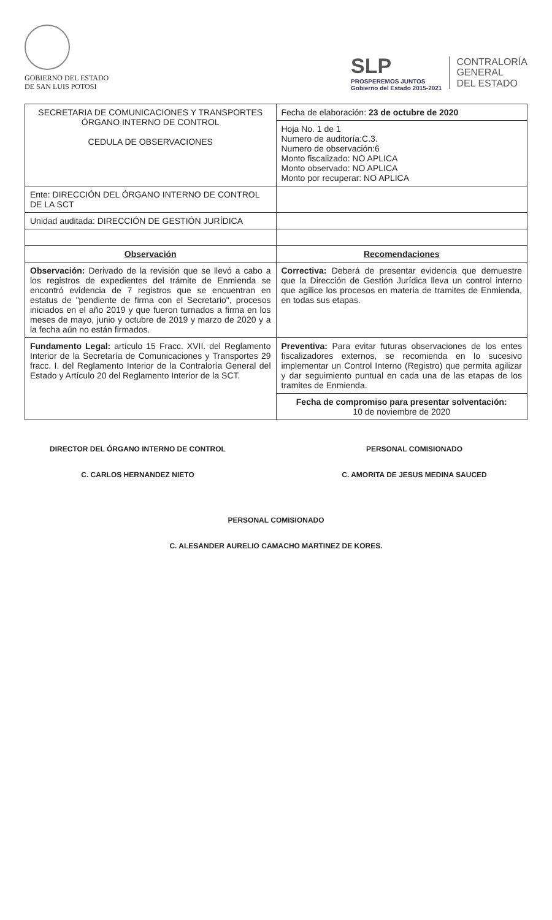GOBIERNO DEL ESTADO
DE SAN LUIS POTOSI
SLP
PROSPEREMOS JUNTOS
Gobierno del Estado 2015-2021
CONTRALORÍA
GENERAL
DEL ESTADO
| SECRETARIA DE COMUNICACIONES Y TRANSPORTES ÓRGANO INTERNO DE CONTROL CEDULA DE OBSERVACIONES | Fecha de elaboración: 23 de octubre de 2020 |
| | Hoja No. 1 de 1 Numero de auditoría:C.3. Numero de observación:6 Monto fiscalizado: NO APLICA Monto observado: NO APLICA Monto por recuperar: NO APLICA |
| Ente: DIRECCIÓN DEL ÓRGANO INTERNO DE CONTROL DE LA SCT | |
| Unidad auditada: DIRECCIÓN DE GESTIÓN JURÍDICA | |
| Observación | Recomendaciones |
| Observación: Derivado de la revisión que se llevó a cabo a los registros de expedientes del trámite de Enmienda se encontró evidencia de 7 registros que se encuentran en estatus de "pendiente de firma con el Secretario", procesos iniciados en el año 2019 y que fueron turnados a firma en los meses de mayo, junio y octubre de 2019 y marzo de 2020 y a la fecha aún no están firmados. | Correctiva: Deberá de presentar evidencia que demuestre que la Dirección de Gestión Jurídica lleva un control interno que agilice los procesos en materia de tramites de Enmienda, en todas sus etapas. |
| Fundamento Legal: artículo 15 Fracc. XVII. del Reglamento Interior de la Secretaría de Comunicaciones y Transportes 29 fracc. I. del Reglamento Interior de la Contraloría General del Estado y Artículo 20 del Reglamento Interior de la SCT. | Preventiva: Para evitar futuras observaciones de los entes fiscalizadores externos, se recomienda en lo sucesivo implementar un Control Interno (Registro) que permita agilizar y dar seguimiento puntual en cada una de las etapas de los tramites de Enmienda. |
| | Fecha de compromiso para presentar solventación: 10 de noviembre de 2020 |
DIRECTOR DEL ÓRGANO INTERNO DE CONTROL
C. CARLOS HERNANDEZ NIETO
PERSONAL COMISIONADO
C. AMORITA DE JESUS MEDINA SAUCED
PERSONAL COMISIONADO
C. ALESANDER AURELIO CAMACHO MARTINEZ DE KORES.